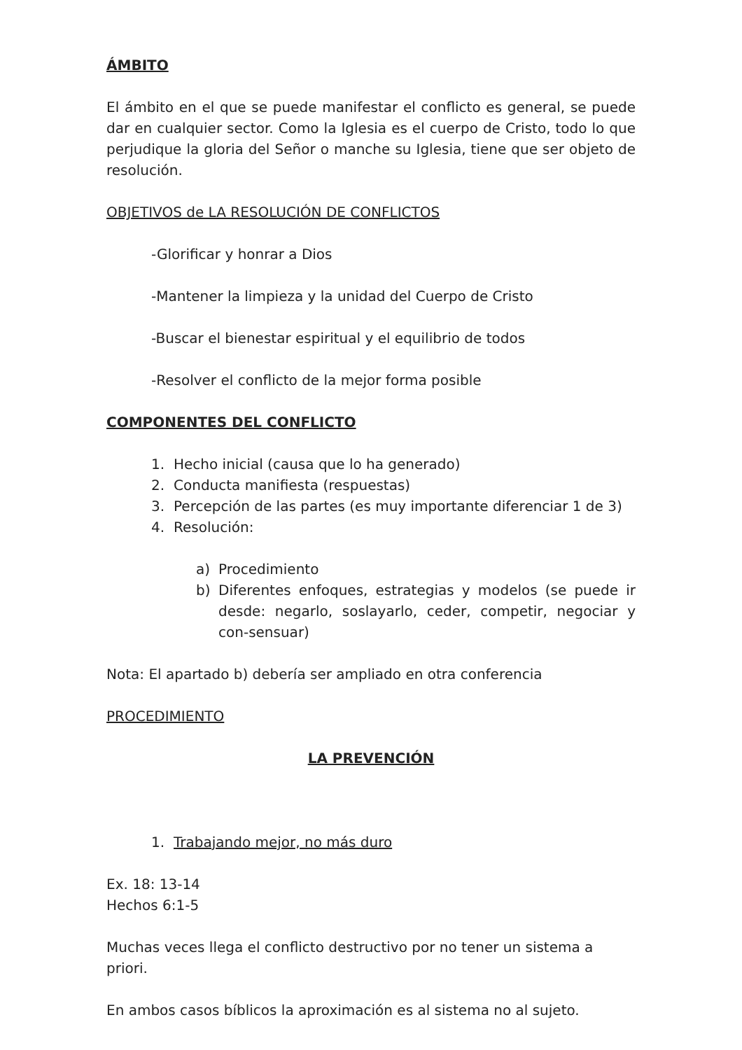ÁMBITO
El ámbito en el que se puede manifestar el conflicto es general, se puede dar en cualquier sector. Como la Iglesia es el cuerpo de Cristo, todo lo que perjudique la gloria del Señor o manche su Iglesia, tiene que ser objeto de resolución.
OBJETIVOS de LA RESOLUCIÓN DE CONFLICTOS
-Glorificar y honrar a Dios
-Mantener la limpieza y la unidad del Cuerpo de Cristo
-Buscar el bienestar espiritual y el equilibrio de todos
-Resolver el conflicto de la mejor forma posible
COMPONENTES DEL CONFLICTO
1. Hecho inicial (causa que lo ha generado)
2. Conducta manifiesta (respuestas)
3. Percepción de las partes (es muy importante diferenciar 1 de 3)
4. Resolución:
a) Procedimiento
b) Diferentes enfoques, estrategias y modelos (se puede ir desde: negarlo, soslayarlo, ceder, competir, negociar y con-sensuar)
Nota: El apartado b) debería ser ampliado en otra conferencia
PROCEDIMIENTO
LA PREVENCIÓN
1. Trabajando mejor, no más duro
Ex. 18: 13-14
Hechos 6:1-5
Muchas veces llega el conflicto destructivo por no tener un sistema a priori.
En ambos casos bíblicos la aproximación es al sistema no al sujeto.